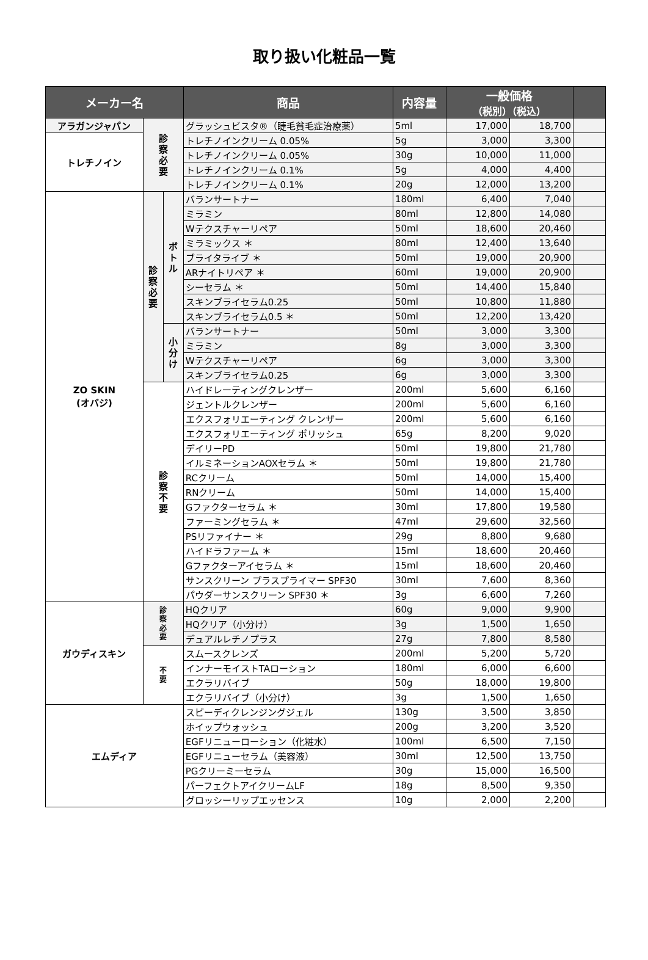取り扱い化粧品一覧
| メーカー名 | | | 商品 | 内容量 | 一般価格 （税別）（税込） | | |
| --- | --- | --- | --- | --- | --- | --- | --- |
| アラガンジャパン | 診 察 必 要 | | グラッシュビスタ®（睫毛貧毛症治療薬） | 5ml | 17,000 | 18,700 | |
| トレチノイン | | | トレチノインクリーム 0.05% | 5g | 3,000 | 3,300 | |
| | | | トレチノインクリーム 0.05% | 30g | 10,000 | 11,000 | |
| | | | トレチノインクリーム 0.1% | 5g | 4,000 | 4,400 | |
| | | | トレチノインクリーム 0.1% | 20g | 12,000 | 13,200 | |
| ZO SKIN (オバジ) | 診 察 必 要 | ボ ト ル | バランサートナー | 180ml | 6,400 | 7,040 | |
| | | | ミラミン | 80ml | 12,800 | 14,080 | |
| | | | Wテクスチャーリペア | 50ml | 18,600 | 20,460 | |
| | | | ミラミックス ＊ | 80ml | 12,400 | 13,640 | |
| | | | ブライタライブ ＊ | 50ml | 19,000 | 20,900 | |
| | | | ARナイトリペア ＊ | 60ml | 19,000 | 20,900 | |
| | | | シーセラム ＊ | 50ml | 14,400 | 15,840 | |
| | | | スキンブライセラム0.25 | 50ml | 10,800 | 11,880 | |
| | | | スキンブライセラム0.5 ＊ | 50ml | 12,200 | 13,420 | |
| | | 小 分 け | バランサートナー | 50ml | 3,000 | 3,300 | |
| | | | ミラミン | 8g | 3,000 | 3,300 | |
| | | | Wテクスチャーリペア | 6g | 3,000 | 3,300 | |
| | | | スキンブライセラム0.25 | 6g | 3,000 | 3,300 | |
| | 診 察 不 要 | | ハイドレーティングクレンザー | 200ml | 5,600 | 6,160 | |
| | | | ジェントルクレンザー | 200ml | 5,600 | 6,160 | |
| | | | エクスフォリエーティング クレンザー | 200ml | 5,600 | 6,160 | |
| | | | エクスフォリエーティング ポリッシュ | 65g | 8,200 | 9,020 | |
| | | | デイリーPD | 50ml | 19,800 | 21,780 | |
| | | | イルミネーションAOXセラム ＊ | 50ml | 19,800 | 21,780 | |
| | | | RCクリーム | 50ml | 14,000 | 15,400 | |
| | | | RNクリーム | 50ml | 14,000 | 15,400 | |
| | | | Gファクターセラム ＊ | 30ml | 17,800 | 19,580 | |
| | | | ファーミングセラム ＊ | 47ml | 29,600 | 32,560 | |
| | | | PSリファイナー ＊ | 29g | 8,800 | 9,680 | |
| | | | ハイドラファーム ＊ | 15ml | 18,600 | 20,460 | |
| | | | Gファクターアイセラム ＊ | 15ml | 18,600 | 20,460 | |
| | | | サンスクリーン プラスプライマー SPF30 | 30ml | 7,600 | 8,360 | |
| | | | パウダーサンスクリーン SPF30 ＊ | 3g | 6,600 | 7,260 | |
| ガウディスキン | 診 察 必 要 | | HQクリア | 60g | 9,000 | 9,900 | |
| | | | HQクリア（小分け） | 3g | 1,500 | 1,650 | |
| | | | デュアルレチノプラス | 27g | 7,800 | 8,580 | |
| | 不 要 | | スムースクレンズ | 200ml | 5,200 | 5,720 | |
| | | | インナーモイストTAローション | 180ml | 6,000 | 6,600 | |
| | | | エクラリバイブ | 50g | 18,000 | 19,800 | |
| | | | エクラリバイブ（小分け） | 3g | 1,500 | 1,650 | |
| エムディア | | | スピーディクレンジングジェル | 130g | 3,500 | 3,850 | |
| | | | ホイップウォッシュ | 200g | 3,200 | 3,520 | |
| | | | EGFリニューローション（化粧水） | 100ml | 6,500 | 7,150 | |
| | | | EGFリニューセラム（美容液） | 30ml | 12,500 | 13,750 | |
| | | | PGクリーミーセラム | 30g | 15,000 | 16,500 | |
| | | | パーフェクトアイクリームLF | 18g | 8,500 | 9,350 | |
| | | | グロッシーリップエッセンス | 10g | 2,000 | 2,200 | |